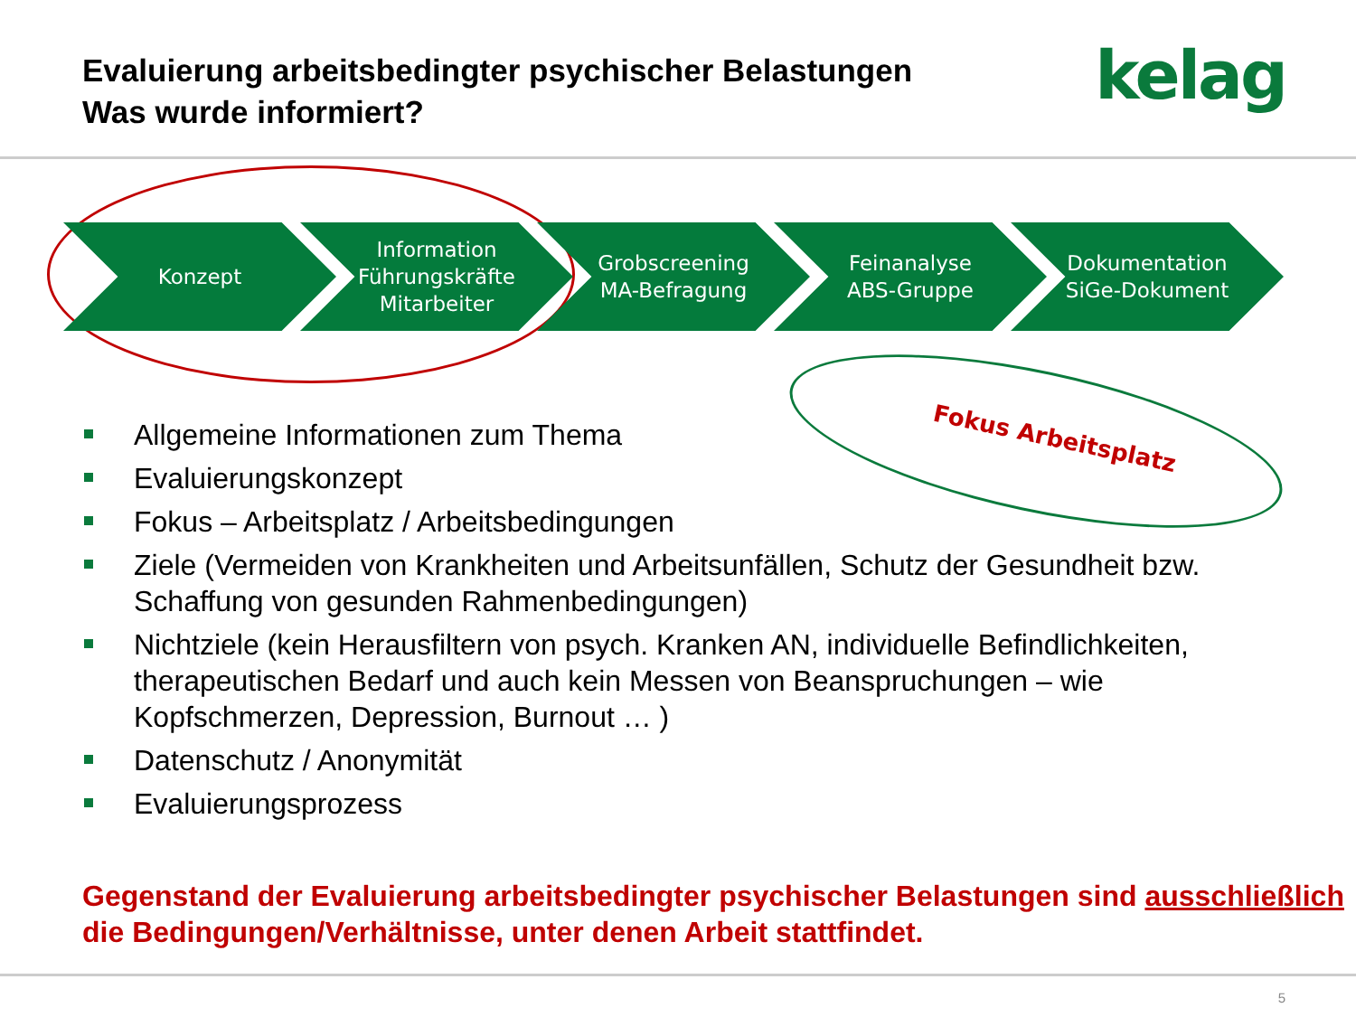Evaluierung arbeitsbedingter psychischer Belastungen
Was wurde informiert?
kelag
Konzept Information
Führungskräfte
Mitarbeiter
Grobscreening
MA-Befragung
Feinanalyse
ABS-Gruppe
Dokumentation
SiGe-Dokument
Fokus Arbeitsplatz
Allgemeine Informationen zum Thema
Evaluierungskonzept
Fokus – Arbeitsplatz / Arbeitsbedingungen
Ziele (Vermeiden von Krankheiten und Arbeitsunfällen, Schutz der Gesundheit bzw. Schaffung von gesunden Rahmenbedingungen)
Nichtziele (kein Herausfiltern von psych. Kranken AN, individuelle Befindlichkeiten, therapeutischen Bedarf und auch kein Messen von Beanspruchungen – wie Kopfschmerzen, Depression, Burnout … )
Datenschutz / Anonymität
Evaluierungsprozess
Gegenstand der Evaluierung arbeitsbedingter psychischer Belastungen sind ausschließlich die Bedingungen/Verhältnisse, unter denen Arbeit stattfindet.
5